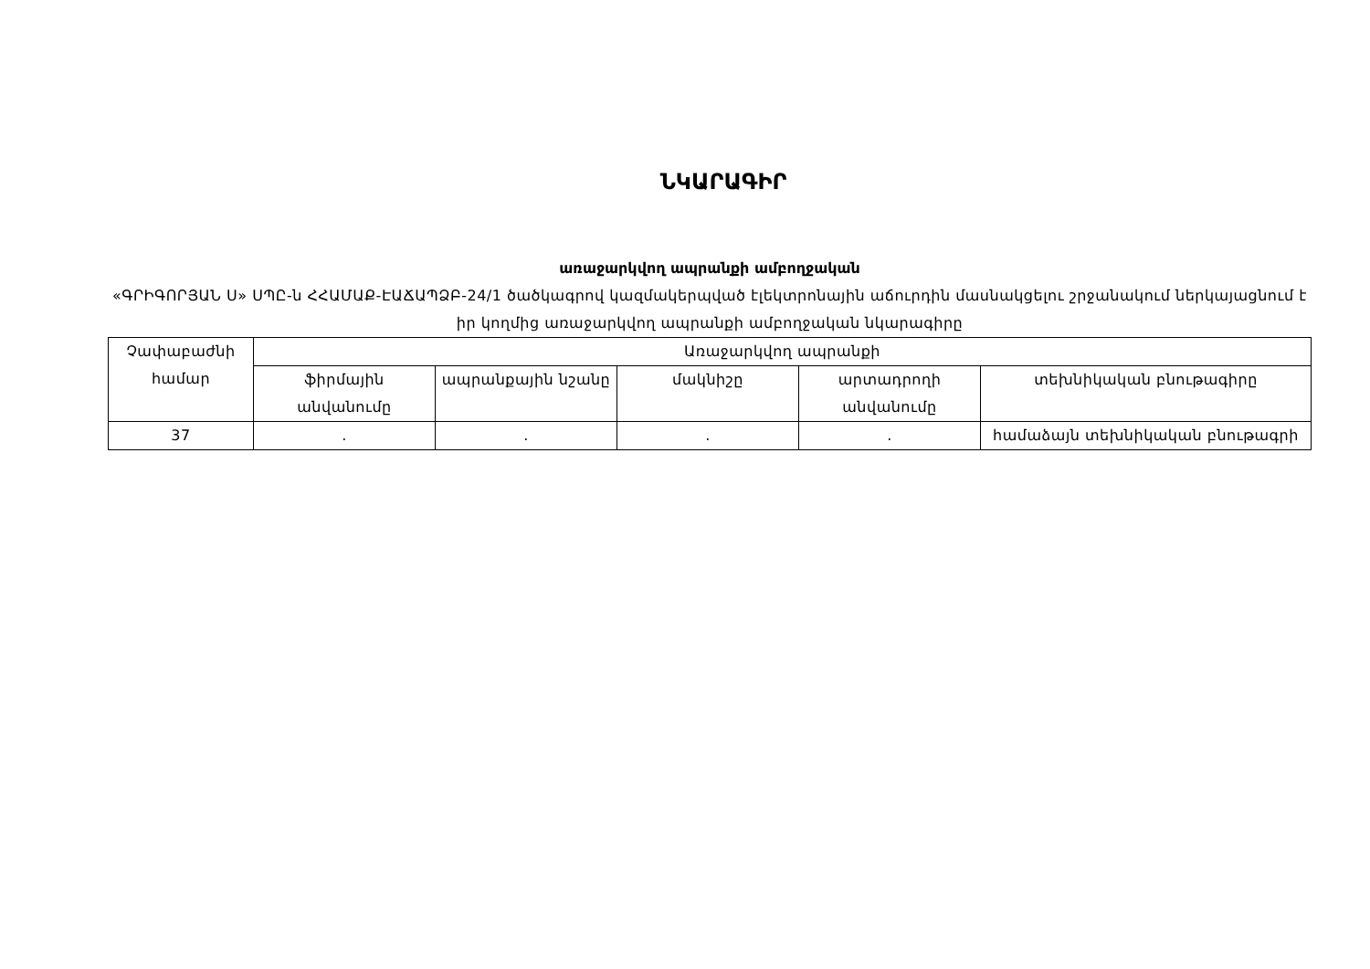ՆԿԱՐԱԳԻՐ
առաջարկվող ապրանքի ամբողջական
«ԳՐԻԳՈՐՅԱՆ Ս» ՍՊԸ-ն ՀՀԱՄԱՔ-ԷԱՃԱՊՁԲ-24/1 ծածկագրով կազմակերպված էլեկտրոնային աճուրդին մասնակցելու շրջանակում ներկայացնում է իր կողմից առաջարկվող ապրանքի ամբողջական նկարագիրը
| Չափաբաժնի համար | Առաջարկվող ապրանքի | | | | |
| --- | --- | --- | --- | --- | --- |
| | ֆիրմային անվանումը | ապրանքային նշանը | մակնիշը | արտադրողի անվանումը | տեխնիկական բնութագիրը |
| 37 | . | . | . | . | համաձայն տեխնիկական բնութագրի |